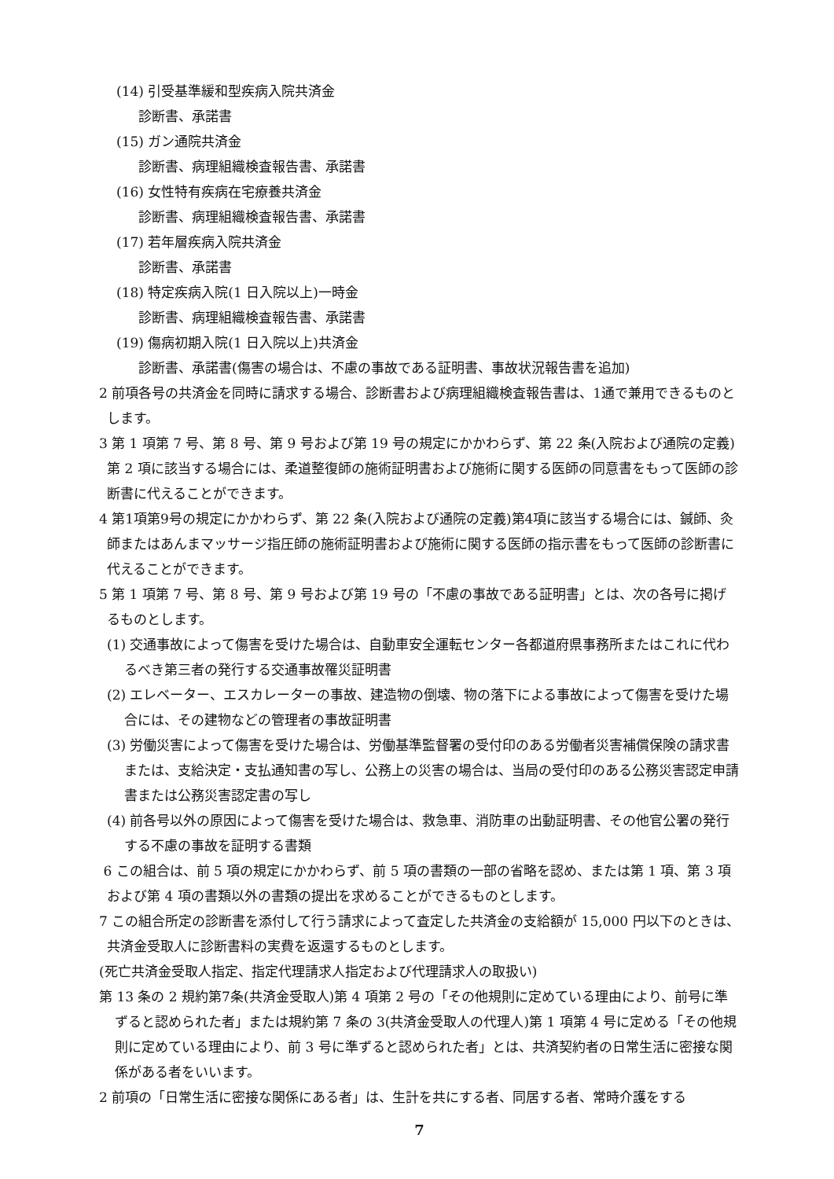(14) 引受基準緩和型疾病入院共済金
診断書、承諾書
(15) ガン通院共済金
診断書、病理組織検査報告書、承諾書
(16) 女性特有疾病在宅療養共済金
診断書、病理組織検査報告書、承諾書
(17) 若年層疾病入院共済金
診断書、承諾書
(18) 特定疾病入院(1 日入院以上)一時金
診断書、病理組織検査報告書、承諾書
(19) 傷病初期入院(1 日入院以上)共済金
診断書、承諾書(傷害の場合は、不慮の事故である証明書、事故状況報告書を追加)
2 前項各号の共済金を同時に請求する場合、診断書および病理組織検査報告書は、1通で兼用できるものとします。
3 第 1 項第 7 号、第 8 号、第 9 号および第 19 号の規定にかかわらず、第 22 条(入院および通院の定義)第 2 項に該当する場合には、柔道整復師の施術証明書および施術に関する医師の同意書をもって医師の診断書に代えることができます。
4 第1項第9号の規定にかかわらず、第 22 条(入院および通院の定義)第4項に該当する場合には、鍼師、灸師またはあんまマッサージ指圧師の施術証明書および施術に関する医師の指示書をもって医師の診断書に代えることができます。
5 第 1 項第 7 号、第 8 号、第 9 号および第 19 号の「不慮の事故である証明書」とは、次の各号に掲げるものとします。
(1) 交通事故によって傷害を受けた場合は、自動車安全運転センター各都道府県事務所またはこれに代わるべき第三者の発行する交通事故罹災証明書
(2) エレベーター、エスカレーターの事故、建造物の倒壊、物の落下による事故によって傷害を受けた場合には、その建物などの管理者の事故証明書
(3) 労働災害によって傷害を受けた場合は、労働基準監督署の受付印のある労働者災害補償保険の請求書または、支給決定・支払通知書の写し、公務上の災害の場合は、当局の受付印のある公務災害認定申請書または公務災害認定書の写し
(4) 前各号以外の原因によって傷害を受けた場合は、救急車、消防車の出動証明書、その他官公署の発行する不慮の事故を証明する書類
6 この組合は、前 5 項の規定にかかわらず、前 5 項の書類の一部の省略を認め、または第 1 項、第 3 項および第 4 項の書類以外の書類の提出を求めることができるものとします。
7 この組合所定の診断書を添付して行う請求によって査定した共済金の支給額が 15,000 円以下のときは、共済金受取人に診断書料の実費を返還するものとします。
(死亡共済金受取人指定、指定代理請求人指定および代理請求人の取扱い)
第 13 条の 2 規約第7条(共済金受取人)第 4 項第 2 号の「その他規則に定めている理由により、前号に準ずると認められた者」または規約第 7 条の 3(共済金受取人の代理人)第 1 項第 4 号に定める「その他規則に定めている理由により、前 3 号に準ずると認められた者」とは、共済契約者の日常生活に密接な関係がある者をいいます。
2 前項の「日常生活に密接な関係にある者」は、生計を共にする者、同居する者、常時介護をする
7